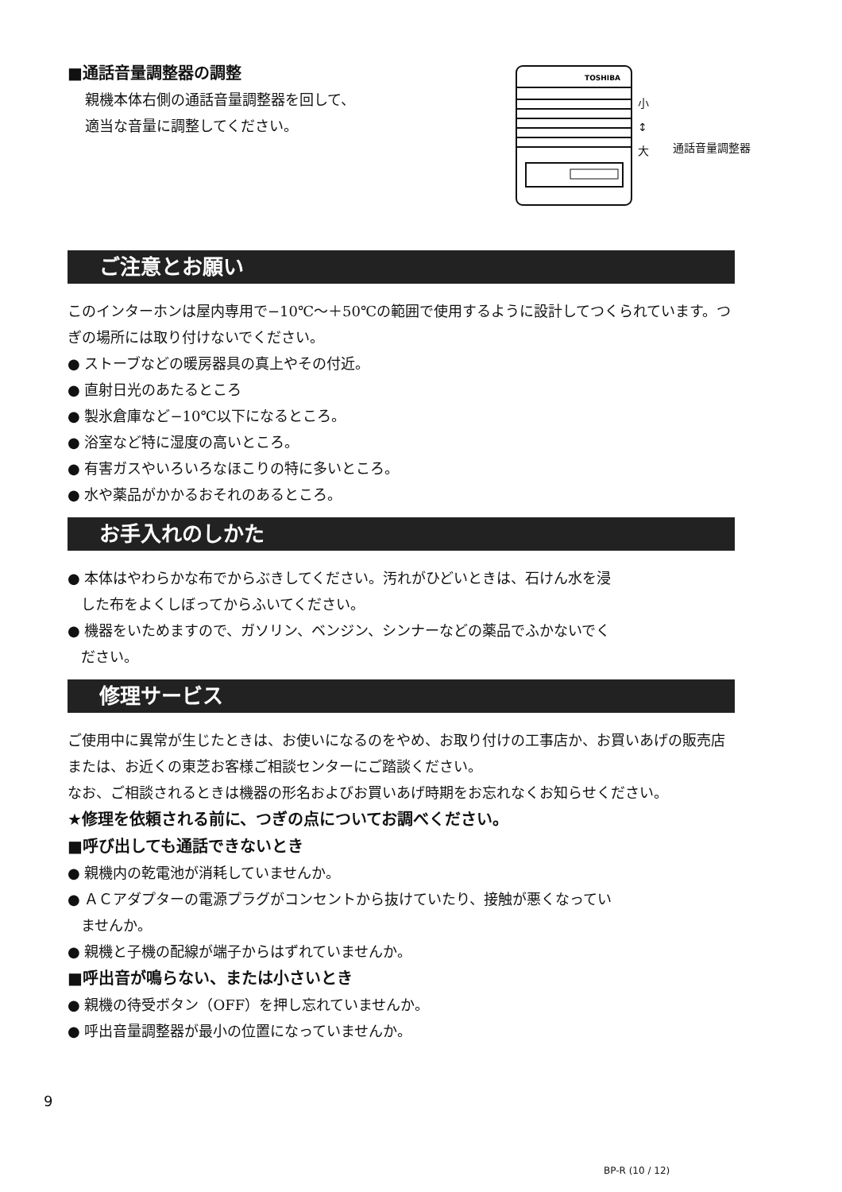■通話音量調整器の調整
親機本体右側の通話音量調整器を回して、
適当な音量に調整してください。
TOSHIBA
小
↕
大
通話音量調整器
ご注意とお願い
このインターホンは屋内専用で−10℃〜＋50℃の範囲で使用するように設計してつくられています。つぎの場所には取り付けないでください。
● ストーブなどの暖房器具の真上やその付近。
● 直射日光のあたるところ
● 製氷倉庫など−10℃以下になるところ。
● 浴室など特に湿度の高いところ。
● 有害ガスやいろいろなほこりの特に多いところ。
● 水や薬品がかかるおそれのあるところ。
お手入れのしかた
● 本体はやわらかな布でからぶきしてください。汚れがひどいときは、石けん水を浸
した布をよくしぼってからふいてください。
● 機器をいためますので、ガソリン、ベンジン、シンナーなどの薬品でふかないでく
ださい。
修理サービス
ご使用中に異常が生じたときは、お使いになるのをやめ、お取り付けの工事店か、お買いあげの販売店または、お近くの東芝お客様ご相談センターにご踏談ください。
なお、ご相談されるときは機器の形名およびお買いあげ時期をお忘れなくお知らせください。
★修理を依頼される前に、つぎの点についてお調べください。
■呼び出しても通話できないとき
● 親機内の乾電池が消耗していませんか。
● ＡＣアダプターの電源プラグがコンセントから抜けていたり、接触が悪くなってい
ませんか。
● 親機と子機の配線が端子からはずれていませんか。
■呼出音が鳴らない、または小さいとき
● 親機の待受ボタン（OFF）を押し忘れていませんか。
● 呼出音量調整器が最小の位置になっていませんか。
9
BP-R (10 / 12)